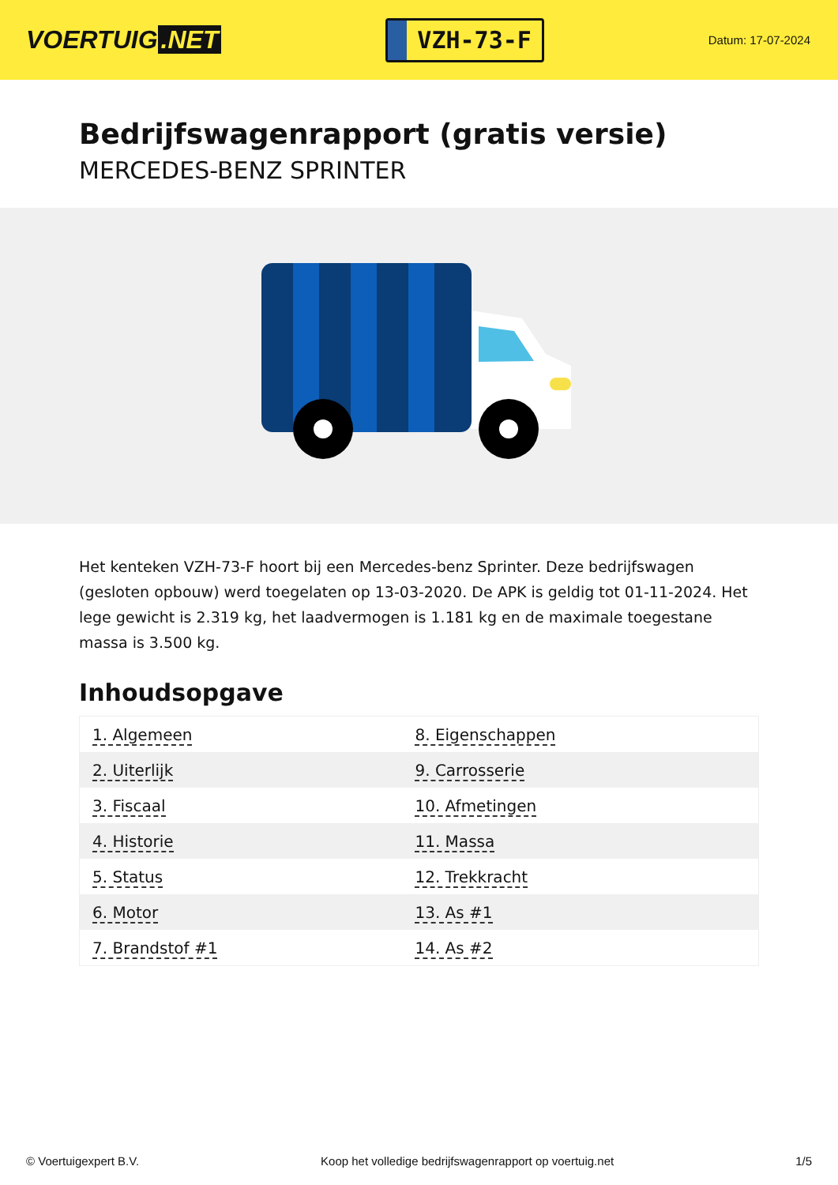VOERTUIG.NET
VZH-73-F
Datum: 17-07-2024
Bedrijfswagenrapport (gratis versie)
MERCEDES-BENZ SPRINTER
Het kenteken VZH-73-F hoort bij een Mercedes-benz Sprinter. Deze bedrijfswagen (gesloten opbouw) werd toegelaten op 13-03-2020. De APK is geldig tot 01-11-2024. Het lege gewicht is 2.319 kg, het laadvermogen is 1.181 kg en de maximale toegestane massa is 3.500 kg.
Inhoudsopgave
| 1. Algemeen | 8. Eigenschappen |
| 2. Uiterlijk | 9. Carrosserie |
| 3. Fiscaal | 10. Afmetingen |
| 4. Historie | 11. Massa |
| 5. Status | 12. Trekkracht |
| 6. Motor | 13. As #1 |
| 7. Brandstof #1 | 14. As #2 |
© Voertuigexpert B.V. Koop het volledige bedrijfswagenrapport op voertuig.net 1/5